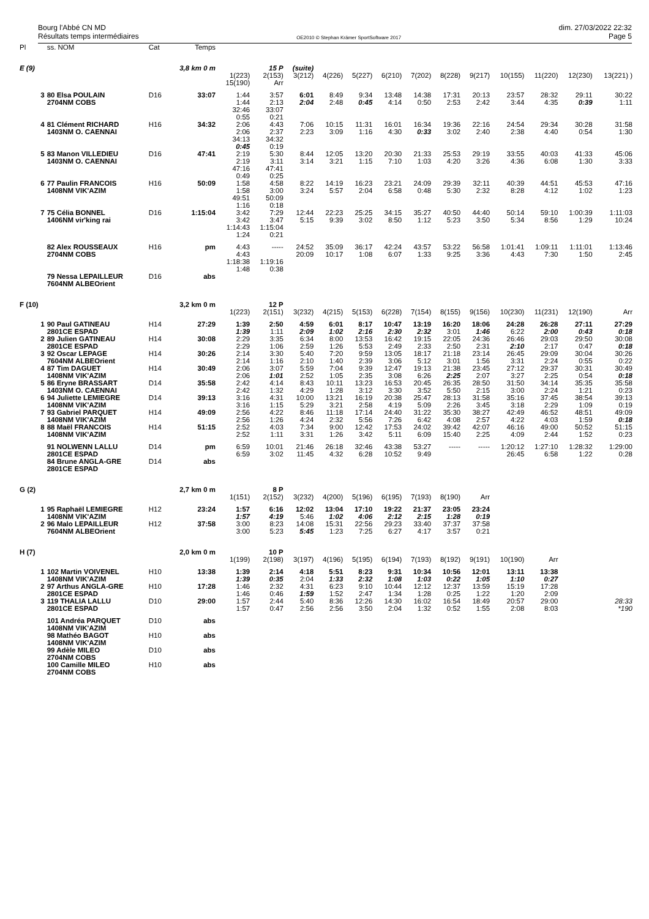Bourg l'Abbé CN MD
Résultats temps intermédiaires
OE2010 © Stephan Krämer SportSoftware 2017
dim. 27/03/2022 22:32
Page 5
| Pl | ss. NOM | Cat | Temps | | | | | | | | | | | | | |
| --- | --- | --- | --- | --- | --- | --- | --- | --- | --- | --- | --- | --- | --- | --- | --- | --- |
| E (9) | | | 3,8 km 0 m | | 15 P | (suite) | | | | | | | | | | |
| | | | | 1(223) 15(190) | 2(153) Arr | 3(212) | 4(226) | 5(227) | 6(210) | 7(202) | 8(228) | 9(217) | 10(155) | 11(220) | 12(230) | 13(221) ) |
| 3 | 80 Elsa POULAIN 2704NM COBS | D16 | 33:07 | 1:44 1:44 32:46 0:55 | 3:57 2:13 33:07 0:21 | 6:01 2:04 | 8:49 2:48 | 9:34 0:45 | 13:48 4:14 | 14:38 0:50 | 17:31 2:53 | 20:13 2:42 | 23:57 3:44 | 28:32 4:35 | 29:11 0:39 | 30:22 1:11 |
| 4 | 81 Clément RICHARD 1403NM O. CAENNAI | H16 | 34:32 | 2:06 2:06 34:13 0:45 | 4:43 2:37 34:32 0:19 | 7:06 2:23 | 10:15 3:09 | 11:31 1:16 | 16:01 4:30 | 16:34 0:33 | 19:36 3:02 | 22:16 2:40 | 24:54 2:38 | 29:34 4:40 | 30:28 0:54 | 31:58 1:30 |
| 5 | 83 Manon VILLEDIEU 1403NM O. CAENNAI | D16 | 47:41 | 2:19 2:19 47:16 0:49 | 5:30 3:11 47:41 0:25 | 8:44 3:14 | 12:05 3:21 | 13:20 1:15 | 20:30 7:10 | 21:33 1:03 | 25:53 4:20 | 29:19 3:26 | 33:55 4:36 | 40:03 6:08 | 41:33 1:30 | 45:06 3:33 |
| 6 | 77 Paulin FRANCOIS 1408NM VIK'AZIM | H16 | 50:09 | 1:58 1:58 49:51 1:16 | 4:58 3:00 50:09 0:18 | 8:22 3:24 | 14:19 5:57 | 16:23 2:04 | 23:21 6:58 | 24:09 0:48 | 29:39 5:30 | 32:11 2:32 | 40:39 8:28 | 44:51 4:12 | 45:53 1:02 | 47:16 1:23 |
| 7 | 75 Célia BONNEL 1406NM vir'king rai | D16 | 1:15:04 | 3:42 3:42 1:14:43 1:24 | 7:29 3:47 1:15:04 0:21 | 12:44 5:15 | 22:23 9:39 | 25:25 3:02 | 34:15 8:50 | 35:27 1:12 | 40:50 5:23 | 44:40 3:50 | 50:14 5:34 | 59:10 8:56 | 1:00:39 1:29 | 1:11:03 10:24 |
| | 82 Alex ROUSSEAUX 2704NM COBS | H16 | pm | 4:43 4:43 1:18:38 1:48 | ----- 1:19:16 0:38 | 24:52 20:09 | 35:09 10:17 | 36:17 1:08 | 42:24 6:07 | 43:57 1:33 | 53:22 9:25 | 56:58 3:36 | 1:01:41 4:43 | 1:09:11 7:30 | 1:11:01 1:50 | 1:13:46 2:45 |
| | 79 Nessa LEPAILLEUR 7604NM ALBEOrient | D16 | abs | | | | | | | | | | | | | |
| F (10) | | | 3,2 km 0 m | | 12 P | | | | | | | | | | | |
| | | | | 1(223) | 2(151) | 3(232) | 4(215) | 5(153) | 6(228) | 7(154) | 8(155) | 9(156) | 10(230) | 11(231) | 12(190) | Arr |
| 1 | 90 Paul GATINEAU 2801CE ESPAD | H14 | 27:29 | 1:39 1:39 | 2:50 1:11 | 4:59 2:09 | 6:01 1:02 | 8:17 2:16 | 10:47 2:30 | 13:19 2:32 | 16:20 3:01 | 18:06 1:46 | 24:28 6:22 | 26:28 2:00 | 27:11 0:43 | 27:29 0:18 |
| 2 | 89 Julien GATINEAU 2801CE ESPAD | H14 | 30:08 | 2:29 2:29 | 3:35 1:06 | 6:34 2:59 | 8:00 1:26 | 13:53 5:53 | 16:42 2:49 | 19:15 2:33 | 22:05 2:50 | 24:36 2:31 | 26:46 2:10 | 29:03 2:17 | 29:50 0:47 | 30:08 0:18 |
| 3 | 92 Oscar LEPAGE 7604NM ALBEOrient | H14 | 30:26 | 2:14 2:14 | 3:30 1:16 | 5:40 2:10 | 7:20 1:40 | 9:59 2:39 | 13:05 3:06 | 18:17 5:12 | 21:18 3:01 | 23:14 1:56 | 26:45 3:31 | 29:09 2:24 | 30:04 0:55 | 30:26 0:22 |
| 4 | 87 Tim DAGUET 1408NM VIK'AZIM | H14 | 30:49 | 2:06 2:06 | 3:07 1:01 | 5:59 2:52 | 7:04 1:05 | 9:39 2:35 | 12:47 3:08 | 19:13 6:26 | 21:38 2:25 | 23:45 2:07 | 27:12 3:27 | 29:37 2:25 | 30:31 0:54 | 30:49 0:18 |
| 5 | 86 Eryne BRASSART 1403NM O. CAENNAI | D14 | 35:58 | 2:42 2:42 | 4:14 1:32 | 8:43 4:29 | 10:11 1:28 | 13:23 3:12 | 16:53 3:30 | 20:45 3:52 | 26:35 5:50 | 28:50 2:15 | 31:50 3:00 | 34:14 2:24 | 35:35 1:21 | 35:58 0:23 |
| 6 | 94 Juliette LEMIEGRE 1408NM VIK'AZIM | D14 | 39:13 | 3:16 3:16 | 4:31 1:15 | 10:00 5:29 | 13:21 3:21 | 16:19 2:58 | 20:38 4:19 | 25:47 5:09 | 28:13 2:26 | 31:58 3:45 | 35:16 3:18 | 37:45 2:29 | 38:54 1:09 | 39:13 0:19 |
| 7 | 93 Gabriel PARQUET 1408NM VIK'AZIM | H14 | 49:09 | 2:56 2:56 | 4:22 1:26 | 8:46 4:24 | 11:18 2:32 | 17:14 5:56 | 24:40 7:26 | 31:22 6:42 | 35:30 4:08 | 38:27 2:57 | 42:49 4:22 | 46:52 4:03 | 48:51 1:59 | 49:09 0:18 |
| 8 | 88 Maël FRANCOIS 1408NM VIK'AZIM | H14 | 51:15 | 2:52 2:52 | 4:03 1:11 | 7:34 3:31 | 9:00 1:26 | 12:42 3:42 | 17:53 5:11 | 24:02 6:09 | 39:42 15:40 | 42:07 2:25 | 46:16 4:09 | 49:00 2:44 | 50:52 1:52 | 51:15 0:23 |
| | 91 NOLWENN LALLU 2801CE ESPAD | D14 | pm | 6:59 6:59 | 10:01 3:02 | 21:46 11:45 | 26:18 4:32 | 32:46 6:28 | 43:38 10:52 | 53:27 9:49 | ----- | ----- | 1:20:12 26:45 | 1:27:10 6:58 | 1:28:32 1:22 | 1:29:00 0:28 |
| | 84 Brune ANGLA-GRE 2801CE ESPAD | D14 | abs | | | | | | | | | | | | | |
| G (2) | | | 2,7 km 0 m | | 8 P | | | | | | | | | | | |
| | | | | 1(151) | 2(152) | 3(232) | 4(200) | 5(196) | 6(195) | 7(193) | 8(190) | Arr | | | | |
| 1 | 95 Raphaël LEMIEGRE 1408NM VIK'AZIM | H12 | 23:24 | 1:57 1:57 | 6:16 4:19 | 12:02 5:46 | 13:04 1:02 | 17:10 4:06 | 19:22 2:12 | 21:37 2:15 | 23:05 1:28 | 23:24 0:19 | | | | |
| 2 | 96 Malo LEPAILLEUR 7604NM ALBEOrient | H12 | 37:58 | 3:00 3:00 | 8:23 5:23 | 14:08 5:45 | 15:31 1:23 | 22:56 7:25 | 29:23 6:27 | 33:40 4:17 | 37:37 3:57 | 37:58 0:21 | | | | |
| H (7) | | | 2,0 km 0 m | | 10 P | | | | | | | | | | | |
| | | | | 1(199) | 2(198) | 3(197) | 4(196) | 5(195) | 6(194) | 7(193) | 8(192) | 9(191) | 10(190) | Arr | | |
| 1 | 102 Martin VOIVENEL 1408NM VIK'AZIM | H10 | 13:38 | 1:39 1:39 | 2:14 0:35 | 4:18 2:04 | 5:51 1:33 | 8:23 2:32 | 9:31 1:08 | 10:34 1:03 | 10:56 0:22 | 12:01 1:05 | 13:11 1:10 | 13:38 0:27 | | |
| 2 | 97 Arthus ANGLA-GRE 2801CE ESPAD | H10 | 17:28 | 1:46 1:46 | 2:32 0:46 | 4:31 1:59 | 6:23 1:52 | 9:10 2:47 | 10:44 1:34 | 12:12 1:28 | 12:37 0:25 | 13:59 1:22 | 15:19 1:20 | 17:28 2:09 | | |
| 3 | 119 THALIA LALLU 2801CE ESPAD | D10 | 29:00 | 1:57 1:57 | 2:44 0:47 | 5:40 2:56 | 8:36 2:56 | 12:26 3:50 | 14:30 2:04 | 16:02 1:32 | 16:54 0:52 | 18:49 1:55 | 20:57 2:08 | 29:00 8:03 | | 28:33 *190 |
| | 101 Andréa PARQUET 1408NM VIK'AZIM | D10 | abs | | | | | | | | | | | | | |
| | 98 Mathéo BAGOT 1408NM VIK'AZIM | H10 | abs | | | | | | | | | | | | | |
| | 99 Adèle MILEO 2704NM COBS | D10 | abs | | | | | | | | | | | | | |
| | 100 Camille MILEO 2704NM COBS | H10 | abs | | | | | | | | | | | | | |